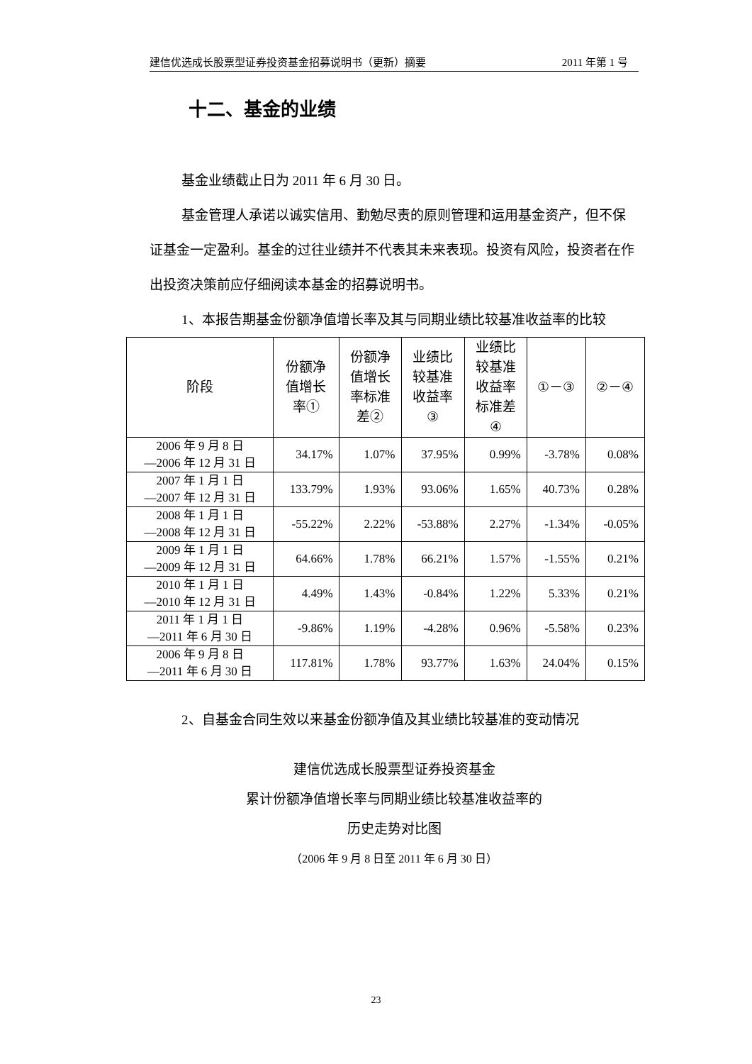建信优选成长股票型证券投资基金招募说明书（更新）摘要 2011 年第 1 号
十二、基金的业绩
基金业绩截止日为 2011 年 6 月 30 日。
基金管理人承诺以诚实信用、勤勉尽责的原则管理和运用基金资产，但不保证基金一定盈利。基金的过往业绩并不代表其未来表现。投资有风险，投资者在作出投资决策前应仔细阅读本基金的招募说明书。
1、本报告期基金份额净值增长率及其与同期业绩比较基准收益率的比较
| 阶段 | 份额净 值增长 率① | 份额净 值增长 率标准 差② | 业绩比 较基准 收益率 ③ | 业绩比 较基准 收益率 标准差 ④ | ①－③ | ②－④ |
| --- | --- | --- | --- | --- | --- | --- |
| 2006 年 9 月 8 日 —2006 年 12 月 31 日 | 34.17% | 1.07% | 37.95% | 0.99% | -3.78% | 0.08% |
| 2007 年 1 月 1 日 —2007 年 12 月 31 日 | 133.79% | 1.93% | 93.06% | 1.65% | 40.73% | 0.28% |
| 2008 年 1 月 1 日 —2008 年 12 月 31 日 | -55.22% | 2.22% | -53.88% | 2.27% | -1.34% | -0.05% |
| 2009 年 1 月 1 日 —2009 年 12 月 31 日 | 64.66% | 1.78% | 66.21% | 1.57% | -1.55% | 0.21% |
| 2010 年 1 月 1 日 —2010 年 12 月 31 日 | 4.49% | 1.43% | -0.84% | 1.22% | 5.33% | 0.21% |
| 2011 年 1 月 1 日 —2011 年 6 月 30 日 | -9.86% | 1.19% | -4.28% | 0.96% | -5.58% | 0.23% |
| 2006 年 9 月 8 日 —2011 年 6 月 30 日 | 117.81% | 1.78% | 93.77% | 1.63% | 24.04% | 0.15% |
2、自基金合同生效以来基金份额净值及其业绩比较基准的变动情况
建信优选成长股票型证券投资基金
累计份额净值增长率与同期业绩比较基准收益率的
历史走势对比图
（2006 年 9 月 8 日至 2011 年 6 月 30 日）
23